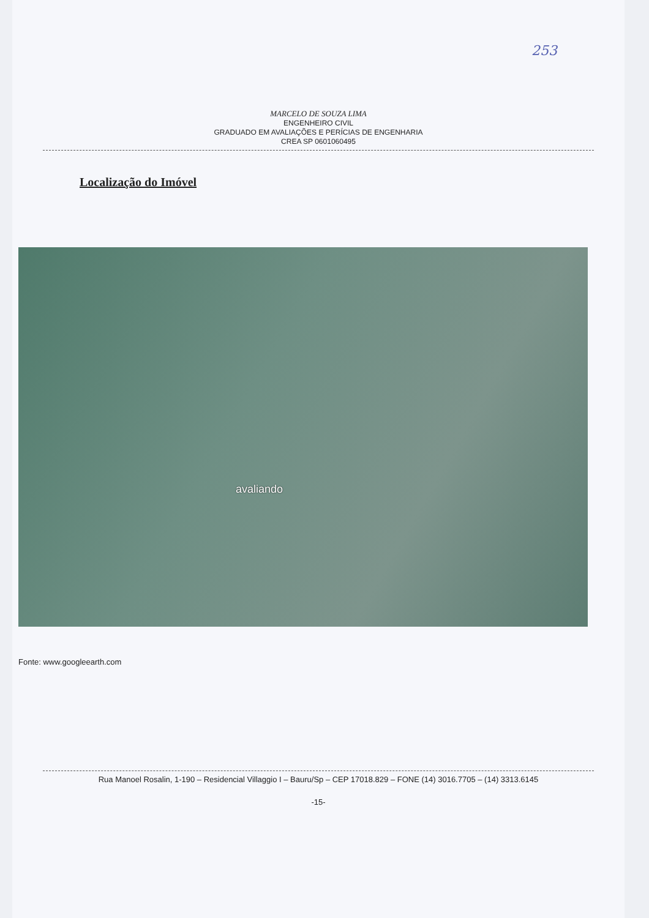253
MARCELO DE SOUZA LIMA
ENGENHEIRO CIVIL
GRADUADO EM AVALIAÇÕES E PERÍCIAS DE ENGENHARIA
CREA SP 0601060495
Localização do Imóvel
avaliando
Fonte: www.googleearth.com
Rua Manoel Rosalin, 1-190 – Residencial Villaggio I – Bauru/Sp – CEP 17018.829 – FONE (14) 3016.7705 – (14) 3313.6145
-15-